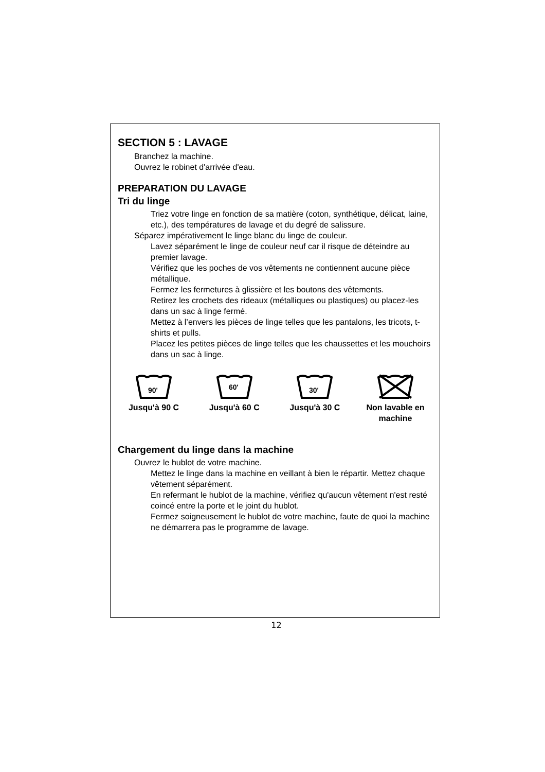SECTION 5 : LAVAGE
Branchez la machine.
Ouvrez le robinet d'arrivée d'eau.
PREPARATION DU LAVAGE
Tri du linge
Triez votre linge en fonction de sa matière (coton, synthétique, délicat, laine, etc.), des températures de lavage et du degré de salissure.
Séparez impérativement le linge blanc du linge de couleur.
Lavez séparément le linge de couleur neuf car il risque de déteindre au premier lavage.
Vérifiez que les poches de vos vêtements ne contiennent aucune pièce métallique.
Fermez les fermetures à glissière et les boutons des vêtements.
Retirez les crochets des rideaux (métalliques ou plastiques) ou placez-les dans un sac à linge fermé.
Mettez à l’envers les pièces de linge telles que les pantalons, les tricots, t-shirts et pulls.
Placez les petites pièces de linge telles que les chaussettes et les mouchoirs dans un sac à linge.
90'
Jusqu'à 90 C
60'
Jusqu'à 60 C
30'
Jusqu'à 30 C
Non lavable en machine
Chargement du linge dans la machine
Ouvrez le hublot de votre machine.
Mettez le linge dans la machine en veillant à bien le répartir. Mettez chaque vêtement séparément.
En refermant le hublot de la machine, vérifiez qu'aucun vêtement n'est resté coincé entre la porte et le joint du hublot.
Fermez soigneusement le hublot de votre machine, faute de quoi la machine ne démarrera pas le programme de lavage.
12